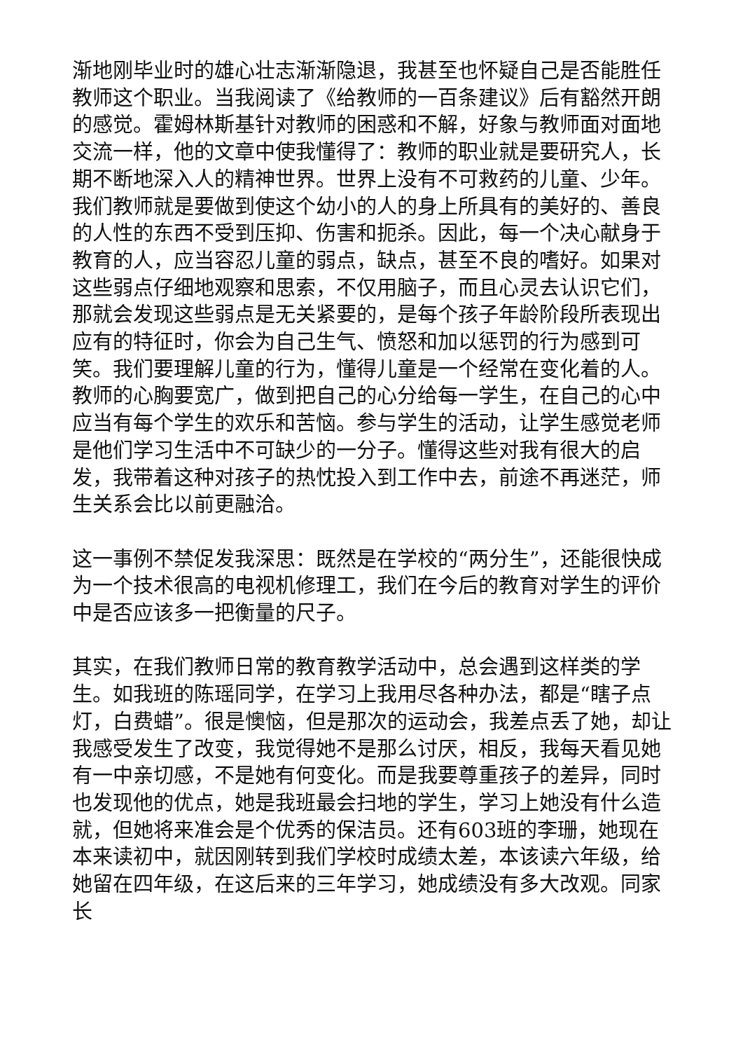渐地刚毕业时的雄心壮志渐渐隐退，我甚至也怀疑自己是否能胜任教师这个职业。当我阅读了《给教师的一百条建议》后有豁然开朗的感觉。霍姆林斯基针对教师的困惑和不解，好象与教师面对面地交流一样，他的文章中使我懂得了：教师的职业就是要研究人，长期不断地深入人的精神世界。世界上没有不可救药的儿童、少年。我们教师就是要做到使这个幼小的人的身上所具有的美好的、善良的人性的东西不受到压抑、伤害和扼杀。因此，每一个决心献身于教育的人，应当容忍儿童的弱点，缺点，甚至不良的嗜好。如果对这些弱点仔细地观察和思索，不仅用脑子，而且心灵去认识它们，那就会发现这些弱点是无关紧要的，是每个孩子年龄阶段所表现出应有的特征时，你会为自己生气、愤怒和加以惩罚的行为感到可笑。我们要理解儿童的行为，懂得儿童是一个经常在变化着的人。教师的心胸要宽广，做到把自己的心分给每一学生，在自己的心中应当有每个学生的欢乐和苦恼。参与学生的活动，让学生感觉老师是他们学习生活中不可缺少的一分子。懂得这些对我有很大的启发，我带着这种对孩子的热忱投入到工作中去，前途不再迷茫，师生关系会比以前更融洽。
这一事例不禁促发我深思：既然是在学校的“两分生”，还能很快成为一个技术很高的电视机修理工，我们在今后的教育对学生的评价中是否应该多一把衡量的尺子。
其实，在我们教师日常的教育教学活动中，总会遇到这样类的学生。如我班的陈瑶同学，在学习上我用尽各种办法，都是“瞎子点灯，白费蜡”。很是懊恼，但是那次的运动会，我差点丢了她，却让我感受发生了改变，我觉得她不是那么讨厌，相反，我每天看见她有一中亲切感，不是她有何变化。而是我要尊重孩子的差异，同时也发现他的优点，她是我班最会扫地的学生，学习上她没有什么造就，但她将来准会是个优秀的保洁员。还有603班的李珊，她现在本来读初中，就因刚转到我们学校时成绩太差，本该读六年级，给她留在四年级，在这后来的三年学习，她成绩没有多大改观。同家长